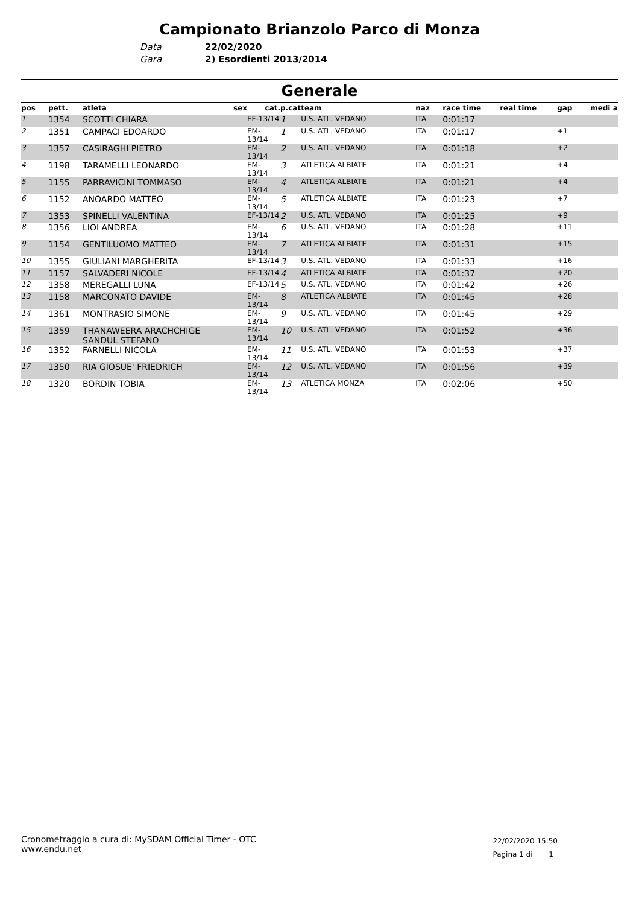Campionato Brianzolo Parco di Monza
Data 22/02/2020
Gara 2) Esordienti 2013/2014
Generale
| pos | pett. | atleta | sex | cat. | p.cat | team | naz | race time | real time | gap | medi a |
| --- | --- | --- | --- | --- | --- | --- | --- | --- | --- | --- | --- |
| 1 | 1354 | SCOTTI CHIARA | | EF-13/14 | 1 | U.S. ATL. VEDANO | ITA | 0:01:17 | | | |
| 2 | 1351 | CAMPACI EDOARDO | | EM-13/14 | 1 | U.S. ATL. VEDANO | ITA | 0:01:17 | | +1 | |
| 3 | 1357 | CASIRAGHI PIETRO | | EM-13/14 | 2 | U.S. ATL. VEDANO | ITA | 0:01:18 | | +2 | |
| 4 | 1198 | TARAMELLI LEONARDO | | EM-13/14 | 3 | ATLETICA ALBIATE | ITA | 0:01:21 | | +4 | |
| 5 | 1155 | PARRAVICINI TOMMASO | | EM-13/14 | 4 | ATLETICA ALBIATE | ITA | 0:01:21 | | +4 | |
| 6 | 1152 | ANOARDO MATTEO | | EM-13/14 | 5 | ATLETICA ALBIATE | ITA | 0:01:23 | | +7 | |
| 7 | 1353 | SPINELLI VALENTINA | | EF-13/14 | 2 | U.S. ATL. VEDANO | ITA | 0:01:25 | | +9 | |
| 8 | 1356 | LIOI ANDREA | | EM-13/14 | 6 | U.S. ATL. VEDANO | ITA | 0:01:28 | | +11 | |
| 9 | 1154 | GENTILUOMO MATTEO | | EM-13/14 | 7 | ATLETICA ALBIATE | ITA | 0:01:31 | | +15 | |
| 10 | 1355 | GIULIANI MARGHERITA | | EF-13/14 | 3 | U.S. ATL. VEDANO | ITA | 0:01:33 | | +16 | |
| 11 | 1157 | SALVADERI NICOLE | | EF-13/14 | 4 | ATLETICA ALBIATE | ITA | 0:01:37 | | +20 | |
| 12 | 1358 | MEREGALLI LUNA | | EF-13/14 | 5 | U.S. ATL. VEDANO | ITA | 0:01:42 | | +26 | |
| 13 | 1158 | MARCONATO DAVIDE | | EM-13/14 | 8 | ATLETICA ALBIATE | ITA | 0:01:45 | | +28 | |
| 14 | 1361 | MONTRASIO SIMONE | | EM-13/14 | 9 | U.S. ATL. VEDANO | ITA | 0:01:45 | | +29 | |
| 15 | 1359 | THANAWEERA ARACHCHIGE SANDUL STEFANO | | EM-13/14 | 10 | U.S. ATL. VEDANO | ITA | 0:01:52 | | +36 | |
| 16 | 1352 | FARNELLI NICOLA | | EM-13/14 | 11 | U.S. ATL. VEDANO | ITA | 0:01:53 | | +37 | |
| 17 | 1350 | RIA GIOSUE' FRIEDRICH | | EM-13/14 | 12 | U.S. ATL. VEDANO | ITA | 0:01:56 | | +39 | |
| 18 | 1320 | BORDIN TOBIA | | EM-13/14 | 13 | ATLETICA MONZA | ITA | 0:02:06 | | +50 | |
Cronometraggio a cura di: MySDAM Official Timer - OTC
www.endu.net
22/02/2020 15:50
Pagina 1 di 1